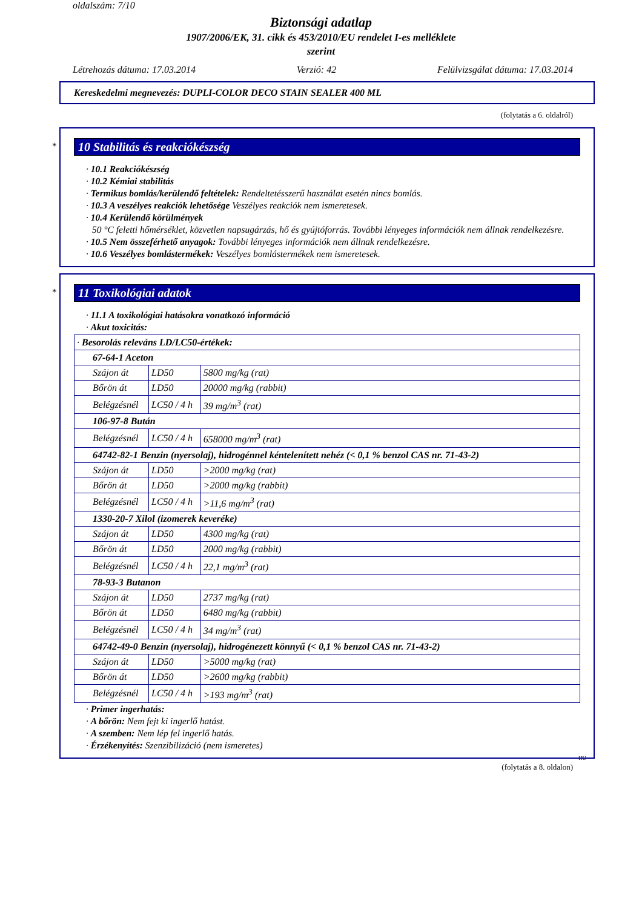oldalszám: 7/10
Biztonsági adatlap
1907/2006/EK, 31. cikk és 453/2010/EU rendelet I-es melléklete
szerint
Létrehozás dátuma: 17.03.2014 Verzió: 42 Felülvizsgálat dátuma: 17.03.2014
Kereskedelmi megnevezés: DUPLI-COLOR DECO STAIN SEALER 400 ML
(folytatás a 6. oldalról)
*
10 Stabilitás és reakciókészség
· 10.1 Reakciókészség
· 10.2 Kémiai stabilitás
· Termikus bomlás/kerülendő feltételek: Rendeltetésszerű használat esetén nincs bomlás.
· 10.3 A veszélyes reakciók lehetősége Veszélyes reakciók nem ismeretesek.
· 10.4 Kerülendő körülmények
50 °C feletti hőmérséklet, közvetlen napsugárzás, hő és gyújtóforrás. További lényeges információk nem állnak rendelkezésre.
· 10.5 Nem összeférhető anyagok: További lényeges információk nem állnak rendelkezésre.
· 10.6 Veszélyes bomlástermékek: Veszélyes bomlástermékek nem ismeretesek.
*
11 Toxikológiai adatok
· 11.1 A toxikológiai hatásokra vonatkozó információ
· Akut toxicitás:
| · Besorolás releváns LD/LC50-értékek: | | |
| 67-64-1 Aceton | | |
| Szájon át | LD50 | 5800 mg/kg (rat) |
| Bőrön át | LD50 | 20000 mg/kg (rabbit) |
| Belégzésnél | LC50 / 4 h | 39 mg/m<sup>3</sup> (rat) |
| 106-97-8 Bután | | |
| Belégzésnél | LC50 / 4 h | 658000 mg/m<sup>3</sup> (rat) |
| 64742-82-1 Benzin (nyersolaj), hidrogénnel kéntelenített nehéz (< 0,1 % benzol CAS nr. 71-43-2) | | |
| Szájon át | LD50 | >2000 mg/kg (rat) |
| Bőrön át | LD50 | >2000 mg/kg (rabbit) |
| Belégzésnél | LC50 / 4 h | >11,6 mg/m<sup>3</sup> (rat) |
| 1330-20-7 Xilol (izomerek keveréke) | | |
| Szájon át | LD50 | 4300 mg/kg (rat) |
| Bőrön át | LD50 | 2000 mg/kg (rabbit) |
| Belégzésnél | LC50 / 4 h | 22,1 mg/m<sup>3</sup> (rat) |
| 78-93-3 Butanon | | |
| Szájon át | LD50 | 2737 mg/kg (rat) |
| Bőrön át | LD50 | 6480 mg/kg (rabbit) |
| Belégzésnél | LC50 / 4 h | 34 mg/m<sup>3</sup> (rat) |
| 64742-49-0 Benzin (nyersolaj), hidrogénezett könnyű (< 0,1 % benzol CAS nr. 71-43-2) | | |
| Szájon át | LD50 | >5000 mg/kg (rat) |
| Bőrön át | LD50 | >2600 mg/kg (rabbit) |
| Belégzésnél | LC50 / 4 h | >193 mg/m<sup>3</sup> (rat) |
· Primer ingerhatás:
· A bőrön: Nem fejt ki ingerlő hatást.
· A szemben: Nem lép fel ingerlő hatás.
· Érzékenyítés: Szenzibilizáció (nem ismeretes)
HU
(folytatás a 8. oldalon)